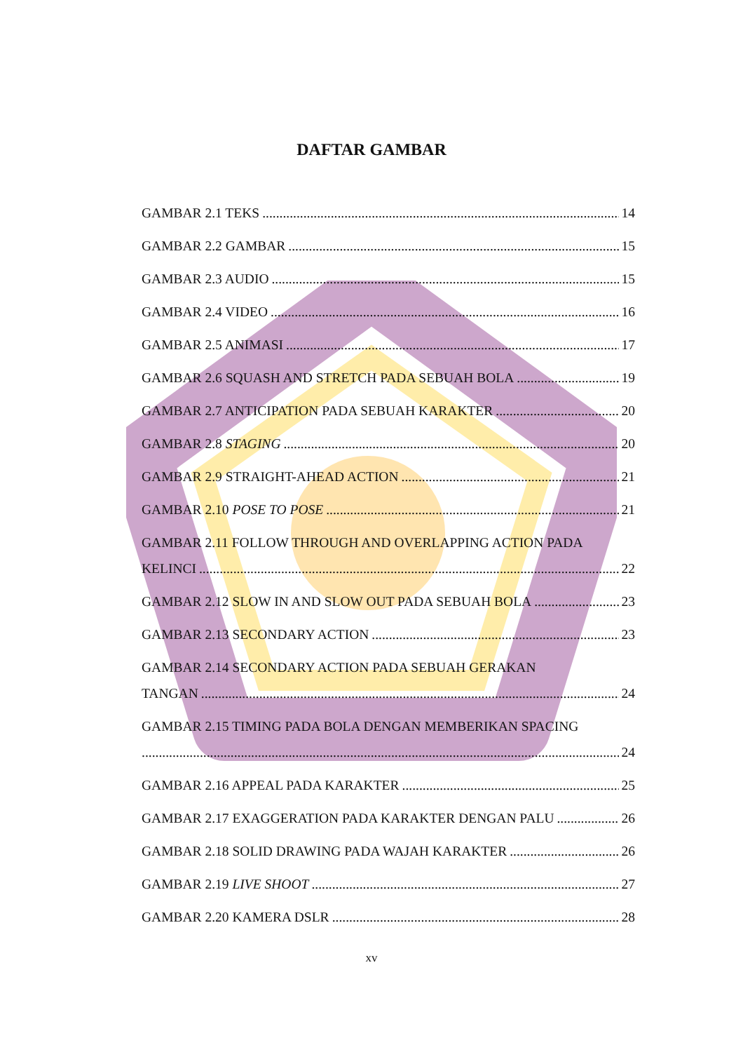DAFTAR GAMBAR
GAMBAR 2.1 TEKS 14
GAMBAR 2.2 GAMBAR 15
GAMBAR 2.3 AUDIO 15
GAMBAR 2.4 VIDEO 16
GAMBAR 2.5 ANIMASI 17
GAMBAR 2.6 SQUASH AND STRETCH PADA SEBUAH BOLA 19
GAMBAR 2.7 ANTICIPATION PADA SEBUAH KARAKTER 20
GAMBAR 2.8 STAGING 20
GAMBAR 2.9 STRAIGHT-AHEAD ACTION 21
GAMBAR 2.10 POSE TO POSE 21
GAMBAR 2.11 FOLLOW THROUGH AND OVERLAPPING ACTION PADA
KELINCI 22
GAMBAR 2.12 SLOW IN AND SLOW OUT PADA SEBUAH BOLA 23
GAMBAR 2.13 SECONDARY ACTION 23
GAMBAR 2.14 SECONDARY ACTION PADA SEBUAH GERAKAN
TANGAN 24
GAMBAR 2.15 TIMING PADA BOLA DENGAN MEMBERIKAN SPACING
24
GAMBAR 2.16 APPEAL PADA KARAKTER 25
GAMBAR 2.17 EXAGGERATION PADA KARAKTER DENGAN PALU 26
GAMBAR 2.18 SOLID DRAWING PADA WAJAH KARAKTER 26
GAMBAR 2.19 LIVE SHOOT 27
GAMBAR 2.20 KAMERA DSLR 28
xv